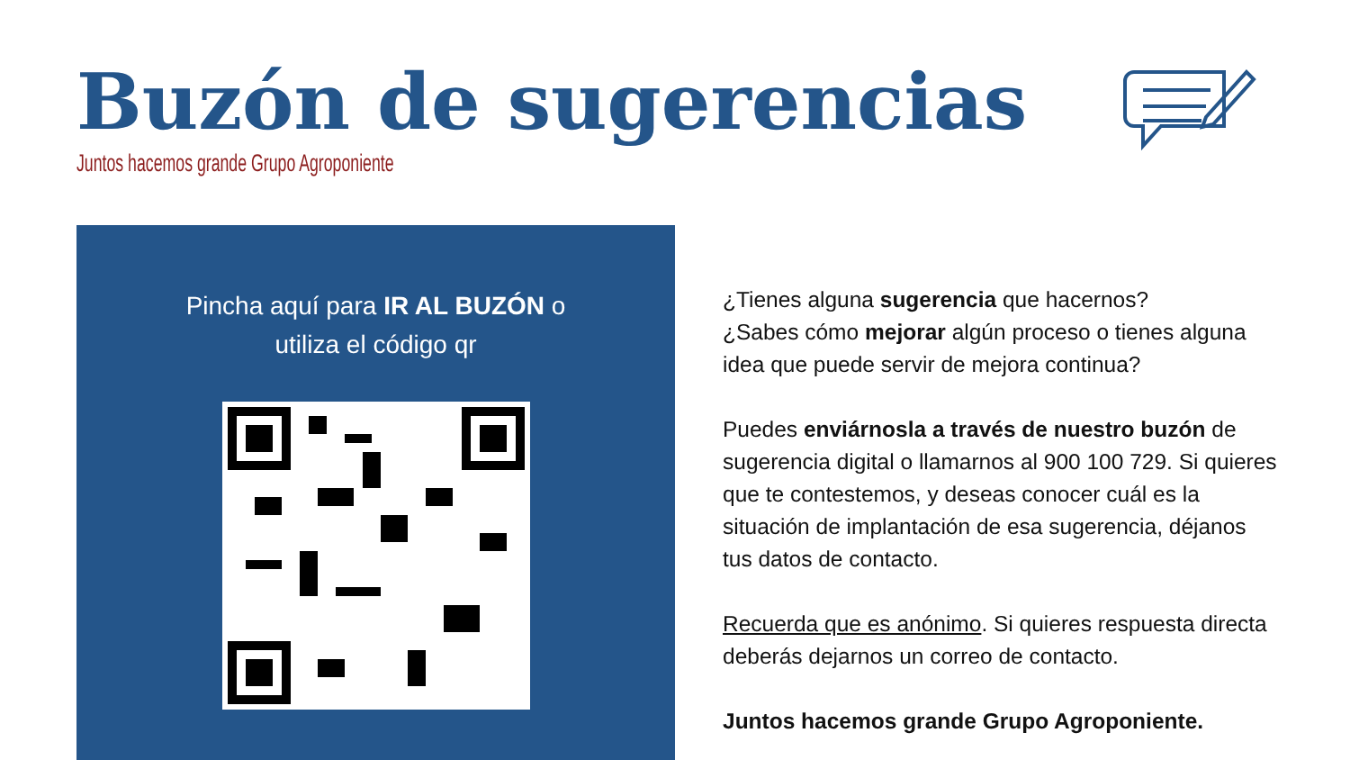Buzón de sugerencias
Juntos hacemos grande Grupo Agroponiente
Pincha aquí para IR AL BUZÓN o
utiliza el código qr
¿Tienes alguna sugerencia que hacernos?
¿Sabes cómo mejorar algún proceso o tienes alguna idea que puede servir de mejora continua?
Puedes enviárnosla a través de nuestro buzón de sugerencia digital o llamarnos al 900 100 729. Si quieres que te contestemos, y deseas conocer cuál es la situación de implantación de esa sugerencia, déjanos tus datos de contacto.
Recuerda que es anónimo. Si quieres respuesta directa deberás dejarnos un correo de contacto.
Juntos hacemos grande Grupo Agroponiente.